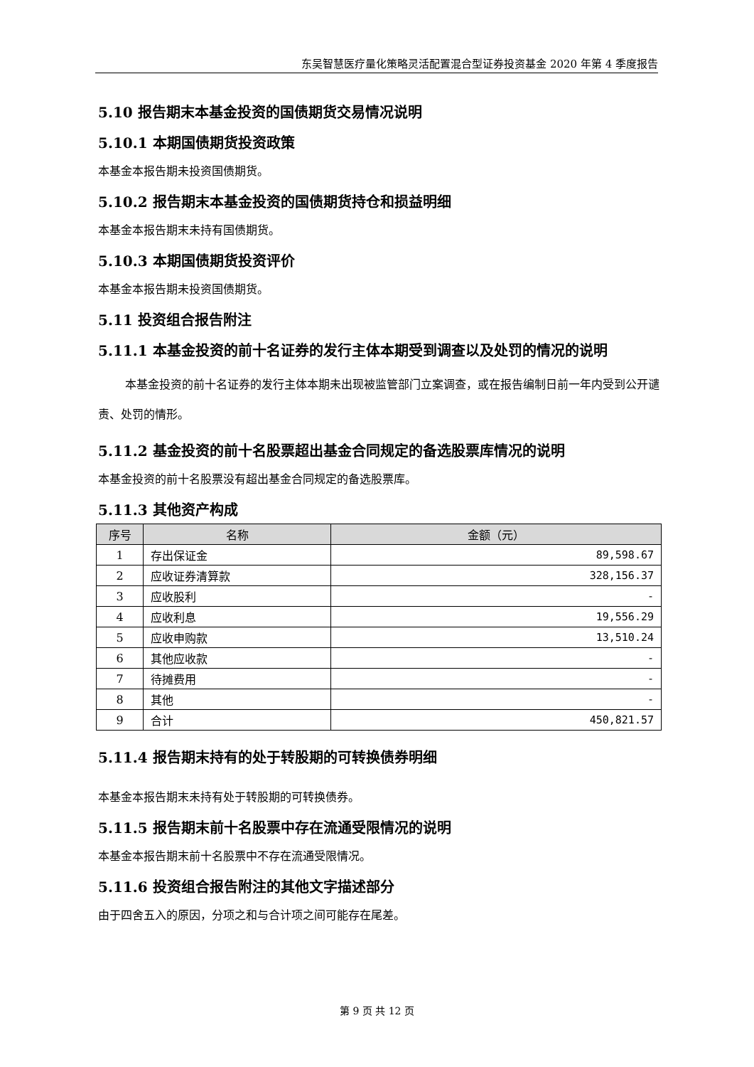东吴智慧医疗量化策略灵活配置混合型证券投资基金 2020 年第 4 季度报告
5.10 报告期末本基金投资的国债期货交易情况说明
5.10.1 本期国债期货投资政策
本基金本报告期未投资国债期货。
5.10.2 报告期末本基金投资的国债期货持仓和损益明细
本基金本报告期末未持有国债期货。
5.10.3 本期国债期货投资评价
本基金本报告期未投资国债期货。
5.11 投资组合报告附注
5.11.1 本基金投资的前十名证券的发行主体本期受到调查以及处罚的情况的说明
本基金投资的前十名证券的发行主体本期未出现被监管部门立案调查，或在报告编制日前一年内受到公开谴责、处罚的情形。
5.11.2 基金投资的前十名股票超出基金合同规定的备选股票库情况的说明
本基金投资的前十名股票没有超出基金合同规定的备选股票库。
5.11.3 其他资产构成
| 序号 | 名称 | 金额（元） |
| --- | --- | --- |
| 1 | 存出保证金 | 89,598.67 |
| 2 | 应收证券清算款 | 328,156.37 |
| 3 | 应收股利 | - |
| 4 | 应收利息 | 19,556.29 |
| 5 | 应收申购款 | 13,510.24 |
| 6 | 其他应收款 | - |
| 7 | 待摊费用 | - |
| 8 | 其他 | - |
| 9 | 合计 | 450,821.57 |
5.11.4 报告期末持有的处于转股期的可转换债券明细
本基金本报告期末未持有处于转股期的可转换债券。
5.11.5 报告期末前十名股票中存在流通受限情况的说明
本基金本报告期末前十名股票中不存在流通受限情况。
5.11.6 投资组合报告附注的其他文字描述部分
由于四舍五入的原因，分项之和与合计项之间可能存在尾差。
第 9 页 共 12 页